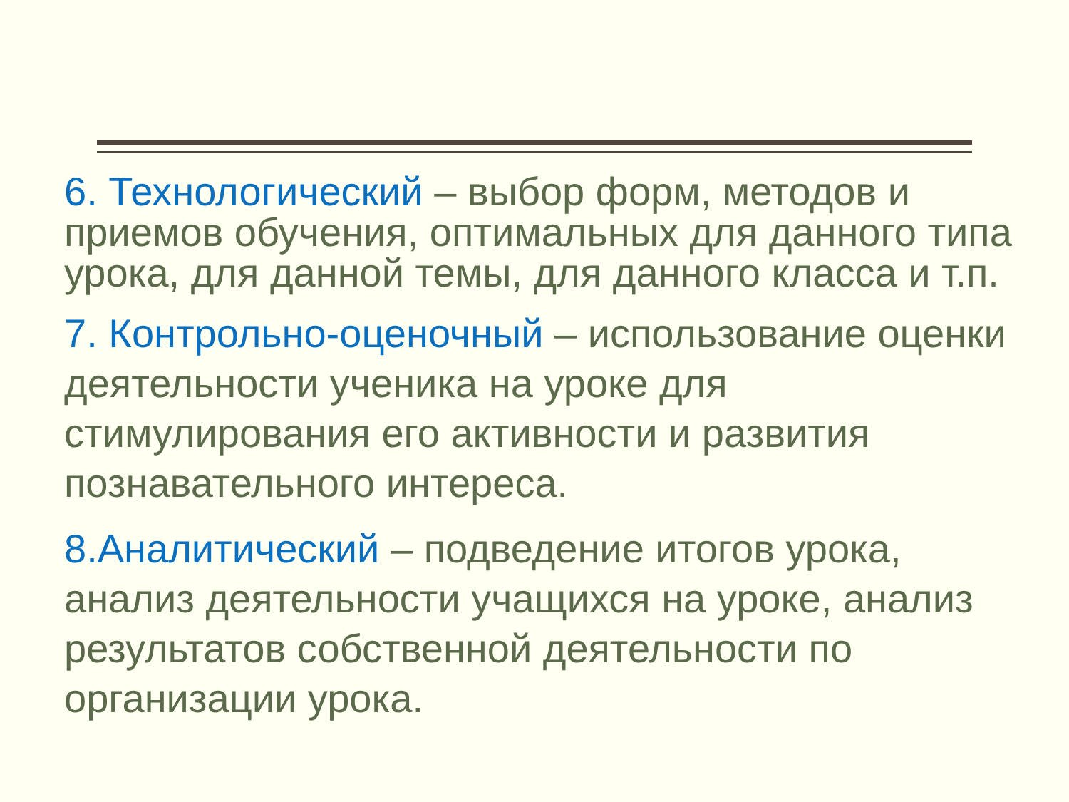6. Технологический – выбор форм, методов и приемов обучения, оптимальных для данного типа урока, для данной темы, для данного класса и т.п.
7. Контрольно-оценочный – использование оценки деятельности ученика на уроке для стимулирования его активности и развития познавательного интереса.
8.Аналитический – подведение итогов урока, анализ деятельности учащихся на уроке, анализ результатов собственной деятельности по организации урока.